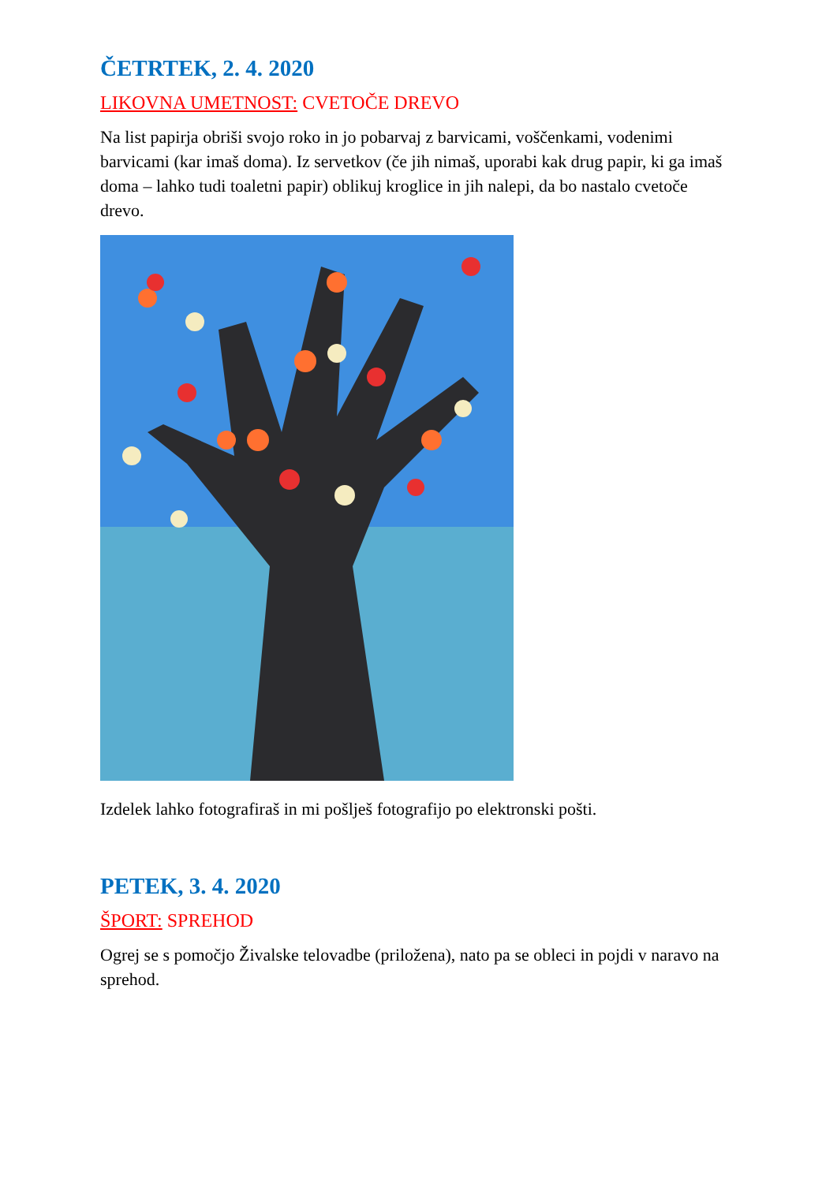ČETRTEK, 2. 4. 2020
LIKOVNA UMETNOST: CVETOČE DREVO
Na list papirja obriši svojo roko in jo pobarvaj z barvicami, voščenkami, vodenimi barvicami (kar imaš doma). Iz servetkov (če jih nimaš, uporabi kak drug papir, ki ga imaš doma – lahko tudi toaletni papir) oblikuj kroglice in jih nalepi, da bo nastalo cvetoče drevo.
Izdelek lahko fotografiraš in mi pošlješ fotografijo po elektronski pošti.
PETEK, 3. 4. 2020
ŠPORT: SPREHOD
Ogrej se s pomočjo Živalske telovadbe (priložena), nato pa se obleci in pojdi v naravo na sprehod.